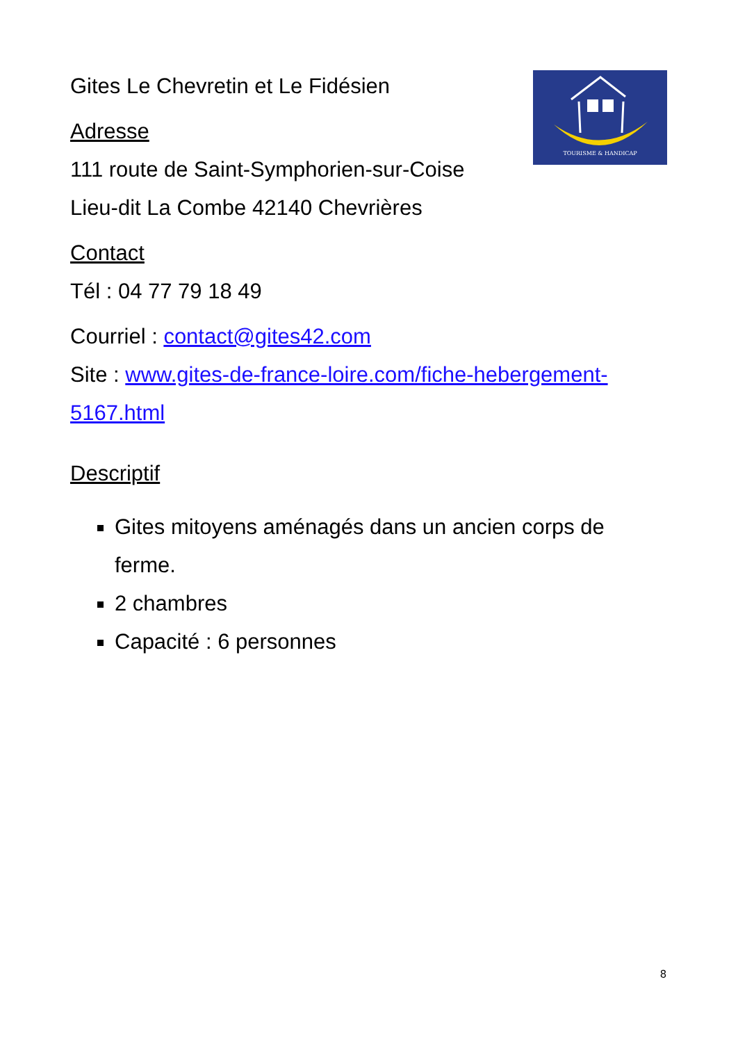TOURISME & HANDICAP
Gites Le Chevretin et Le Fidésien
Adresse
111 route de Saint-Symphorien-sur-Coise
Lieu-dit La Combe 42140 Chevrières
Contact
Tél : 04 77 79 18 49
Courriel : contact@gites42.com
Site : www.gites-de-france-loire.com/fiche-hebergement-5167.html
Descriptif
Gites mitoyens aménagés dans un ancien corps de ferme.
2 chambres
Capacité : 6 personnes
8